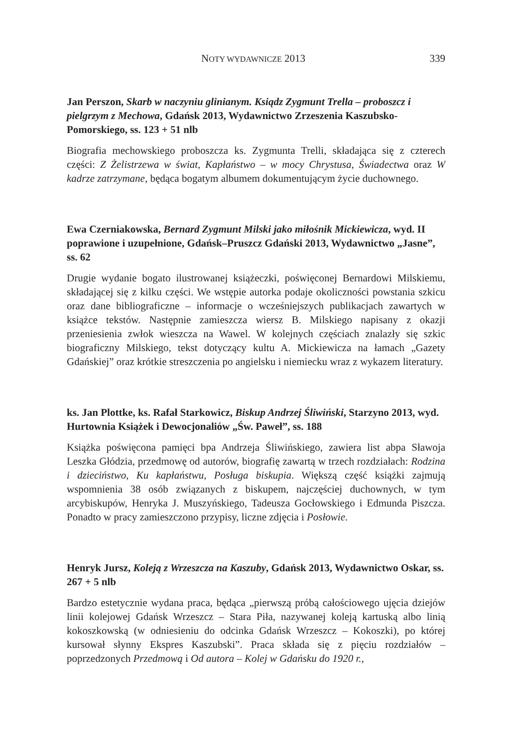NOTY WYDAWNICZE 2013 339
Jan Perszon, Skarb w naczyniu glinianym. Ksiądz Zygmunt Trella – proboszcz i pielgrzym z Mechowa, Gdańsk 2013, Wydawnictwo Zrzeszenia Kaszubsko-Pomorskiego, ss. 123 + 51 nlb
Biografia mechowskiego proboszcza ks. Zygmunta Trelli, składająca się z czterech części: Z Żelistrzewa w świat, Kapłaństwo – w mocy Chrystusa, Świadectwa oraz W kadrze zatrzymane, będąca bogatym albumem dokumentującym życie duchownego.
Ewa Czerniakowska, Bernard Zygmunt Milski jako miłośnik Mickiewicza, wyd. II poprawione i uzupełnione, Gdańsk–Pruszcz Gdański 2013, Wydawnictwo „Jasne”, ss. 62
Drugie wydanie bogato ilustrowanej książeczki, poświęconej Bernardowi Milskiemu, składającej się z kilku części. We wstępie autorka podaje okoliczności powstania szkicu oraz dane bibliograficzne – informacje o wcześniejszych publikacjach zawartych w książce tekstów. Następnie zamieszcza wiersz B. Milskiego napisany z okazji przeniesienia zwłok wieszcza na Wawel. W kolejnych częściach znalazły się szkic biograficzny Milskiego, tekst dotyczący kultu A. Mickiewicza na łamach „Gazety Gdańskiej” oraz krótkie streszczenia po angielsku i niemiecku wraz z wykazem literatury.
ks. Jan Plottke, ks. Rafał Starkowicz, Biskup Andrzej Śliwiński, Starzyno 2013, wyd. Hurtownia Książek i Dewocjonaliów „Św. Paweł”, ss. 188
Książka poświęcona pamięci bpa Andrzeja Śliwińskiego, zawiera list abpa Sławoja Leszka Głódzia, przedmowę od autorów, biografię zawartą w trzech rozdziałach: Rodzina i dzieciństwo, Ku kapłaństwu, Posługa biskupia. Większą część książki zajmują wspomnienia 38 osób związanych z biskupem, najczęściej duchownych, w tym arcybiskupów, Henryka J. Muszyńskiego, Tadeusza Gocłowskiego i Edmunda Piszcza. Ponadto w pracy zamieszczono przypisy, liczne zdjęcia i Posłowie.
Henryk Jursz, Koleją z Wrzeszcza na Kaszuby, Gdańsk 2013, Wydawnictwo Oskar, ss. 267 + 5 nlb
Bardzo estetycznie wydana praca, będąca „pierwszą próbą całościowego ujęcia dziejów linii kolejowej Gdańsk Wrzeszcz – Stara Piła, nazywanej koleją kartuską albo linią kokoszkowską (w odniesieniu do odcinka Gdańsk Wrzeszcz – Kokoszki), po której kursował słynny Ekspres Kaszubski”. Praca składa się z pięciu rozdziałów – poprzedzonych Przedmową i Od autora – Kolej w Gdańsku do 1920 r.,